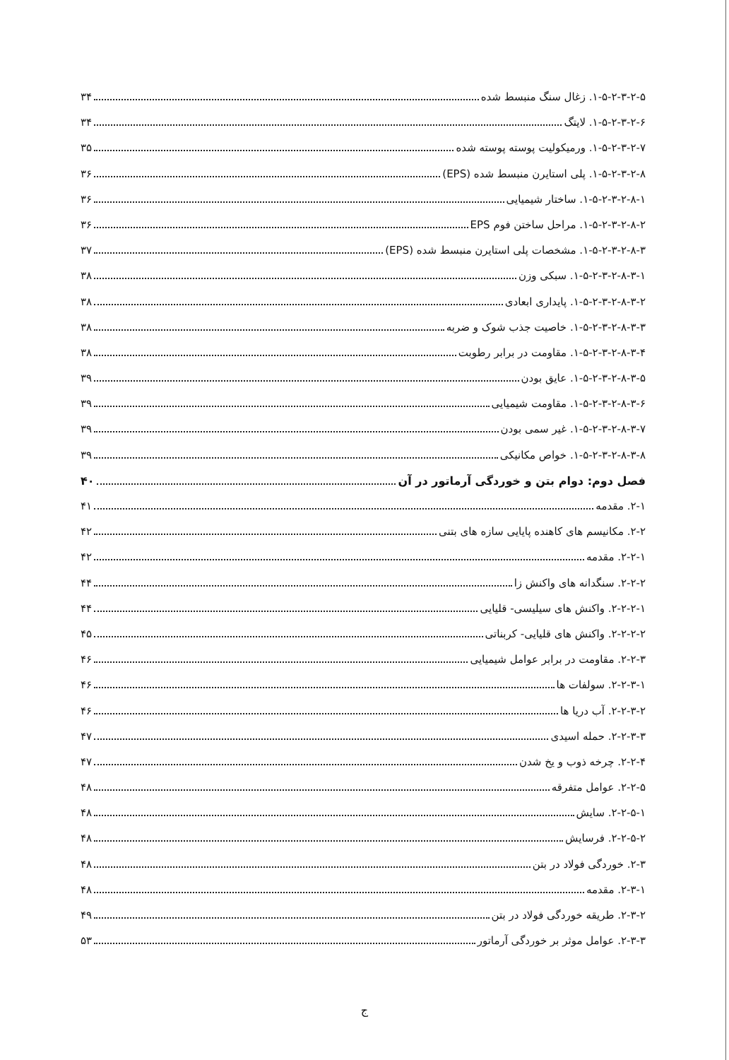۱-۵-۲-۳-۲-۵. زغال سنگ منبسط شده ۳۴
۱-۵-۲-۳-۲-۶. لایتگ ۳۴
۱-۵-۲-۳-۲-۷. ورمیکولیت پوسته پوسته شده ۳۵
۱-۵-۲-۳-۲-۸. پلی استایرن منبسط شده (EPS) ۳۶
۱-۵-۲-۳-۲-۸-۱. ساختار شیمیایی ۳۶
۱-۵-۲-۳-۲-۸-۲. مراحل ساختن فوم EPS ۳۶
۱-۵-۲-۳-۲-۸-۳. مشخصات پلی استایرن منبسط شده (EPS) ۳۷
۱-۵-۲-۳-۲-۸-۳-۱. سبکی وزن ۳۸
۱-۵-۲-۳-۲-۸-۳-۲. پایداری ابعادی ۳۸
۱-۵-۲-۳-۲-۸-۳-۳. خاصیت جذب شوک و ضربه ۳۸
۱-۵-۲-۳-۲-۸-۳-۴. مقاومت در برابر رطوبت ۳۸
۱-۵-۲-۳-۲-۸-۳-۵. عایق بودن ۳۹
۱-۵-۲-۳-۲-۸-۳-۶. مقاومت شیمیایی ۳۹
۱-۵-۲-۳-۲-۸-۳-۷. غیر سمی بودن ۳۹
۱-۵-۲-۳-۲-۸-۳-۸. خواص مکانیکی ۳۹
فصل دوم: دوام بتن و خوردگی آرماتور در آن ۴۰
۲-۱. مقدمه ۴۱
۲-۲. مکانیسم های کاهنده پایایی سازه های بتنی ۴۲
۲-۲-۱. مقدمه ۴۲
۲-۲-۲. سنگدانه های واکنش زا ۴۴
۲-۲-۲-۱. واکنش های سیلیسی- قلیایی ۴۴
۲-۲-۲-۲. واکنش های قلیایی- کربناتی ۴۵
۲-۲-۳. مقاومت در برابر عوامل شیمیایی ۴۶
۲-۲-۳-۱. سولفات ها ۴۶
۲-۲-۳-۲. آب دریا ها ۴۶
۲-۲-۳-۳. حمله اسیدی ۴۷
۲-۲-۴. چرخه ذوب و یخ شدن ۴۷
۲-۲-۵. عوامل متفرقه ۴۸
۲-۲-۵-۱. سایش ۴۸
۲-۲-۵-۲. فرسایش ۴۸
۲-۳. خوردگی فولاد در بتن ۴۸
۲-۳-۱. مقدمه ۴۸
۲-۳-۲. طریقه خوردگی فولاد در بتن ۴۹
۲-۳-۳. عوامل موثر بر خوردگی آرماتور ۵۳
ج